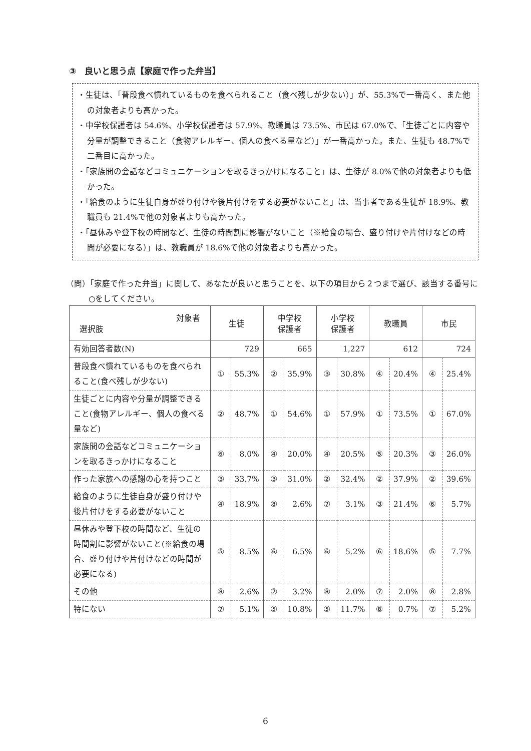③　良いと思う点【家庭で作った弁当】
・生徒は、「普段食べ慣れているものを食べられること（食べ残しが少ない）」が、55.3%で一番高く、また他の対象者よりも高かった。
・中学校保護者は 54.6%、小学校保護者は 57.9%、教職員は 73.5%、市民は 67.0%で、「生徒ごとに内容や分量が調整できること（食物アレルギー、個人の食べる量など）」が一番高かった。また、生徒も 48.7%で二番目に高かった。
・「家族間の会話などコミュニケーションを取るきっかけになること」は、生徒が 8.0%で他の対象者よりも低かった。
・「給食のように生徒自身が盛り付けや後片付けをする必要がないこと」は、当事者である生徒が 18.9%、教職員も 21.4%で他の対象者よりも高かった。
・「昼休みや登下校の時間など、生徒の時間割に影響がないこと（※給食の場合、盛り付けや片付けなどの時間が必要になる）」は、教職員が 18.6%で他の対象者よりも高かった。
（問）「家庭で作った弁当」に関して、あなたが良いと思うことを、以下の項目から２つまで選び、該当する番号に○をしてください。
| 対象者 選択肢 | 生徒 | | 中学校 保護者 | | 小学校 保護者 | | 教職員 | | 市民 | |
| --- | --- | --- | --- | --- | --- | --- | --- | --- | --- | --- |
| 有効回答者数(N) | 729 | | 665 | | 1,227 | | 612 | | 724 | |
| 普段食べ慣れているものを食べられること(食べ残しが少ない) | ① | 55.3% | ② | 35.9% | ③ | 30.8% | ④ | 20.4% | ④ | 25.4% |
| 生徒ごとに内容や分量が調整できること(食物アレルギー、個人の食べる量など) | ② | 48.7% | ① | 54.6% | ① | 57.9% | ① | 73.5% | ① | 67.0% |
| 家族間の会話などコミュニケーションを取るきっかけになること | ⑥ | 8.0% | ④ | 20.0% | ④ | 20.5% | ⑤ | 20.3% | ③ | 26.0% |
| 作った家族への感謝の心を持つこと | ③ | 33.7% | ③ | 31.0% | ② | 32.4% | ② | 37.9% | ② | 39.6% |
| 給食のように生徒自身が盛り付けや後片付けをする必要がないこと | ④ | 18.9% | ⑧ | 2.6% | ⑦ | 3.1% | ③ | 21.4% | ⑥ | 5.7% |
| 昼休みや登下校の時間など、生徒の時間割に影響がないこと(※給食の場合、盛り付けや片付けなどの時間が必要になる) | ⑤ | 8.5% | ⑥ | 6.5% | ⑥ | 5.2% | ⑥ | 18.6% | ⑤ | 7.7% |
| その他 | ⑧ | 2.6% | ⑦ | 3.2% | ⑧ | 2.0% | ⑦ | 2.0% | ⑧ | 2.8% |
| 特にない | ⑦ | 5.1% | ⑤ | 10.8% | ⑤ | 11.7% | ⑧ | 0.7% | ⑦ | 5.2% |
6